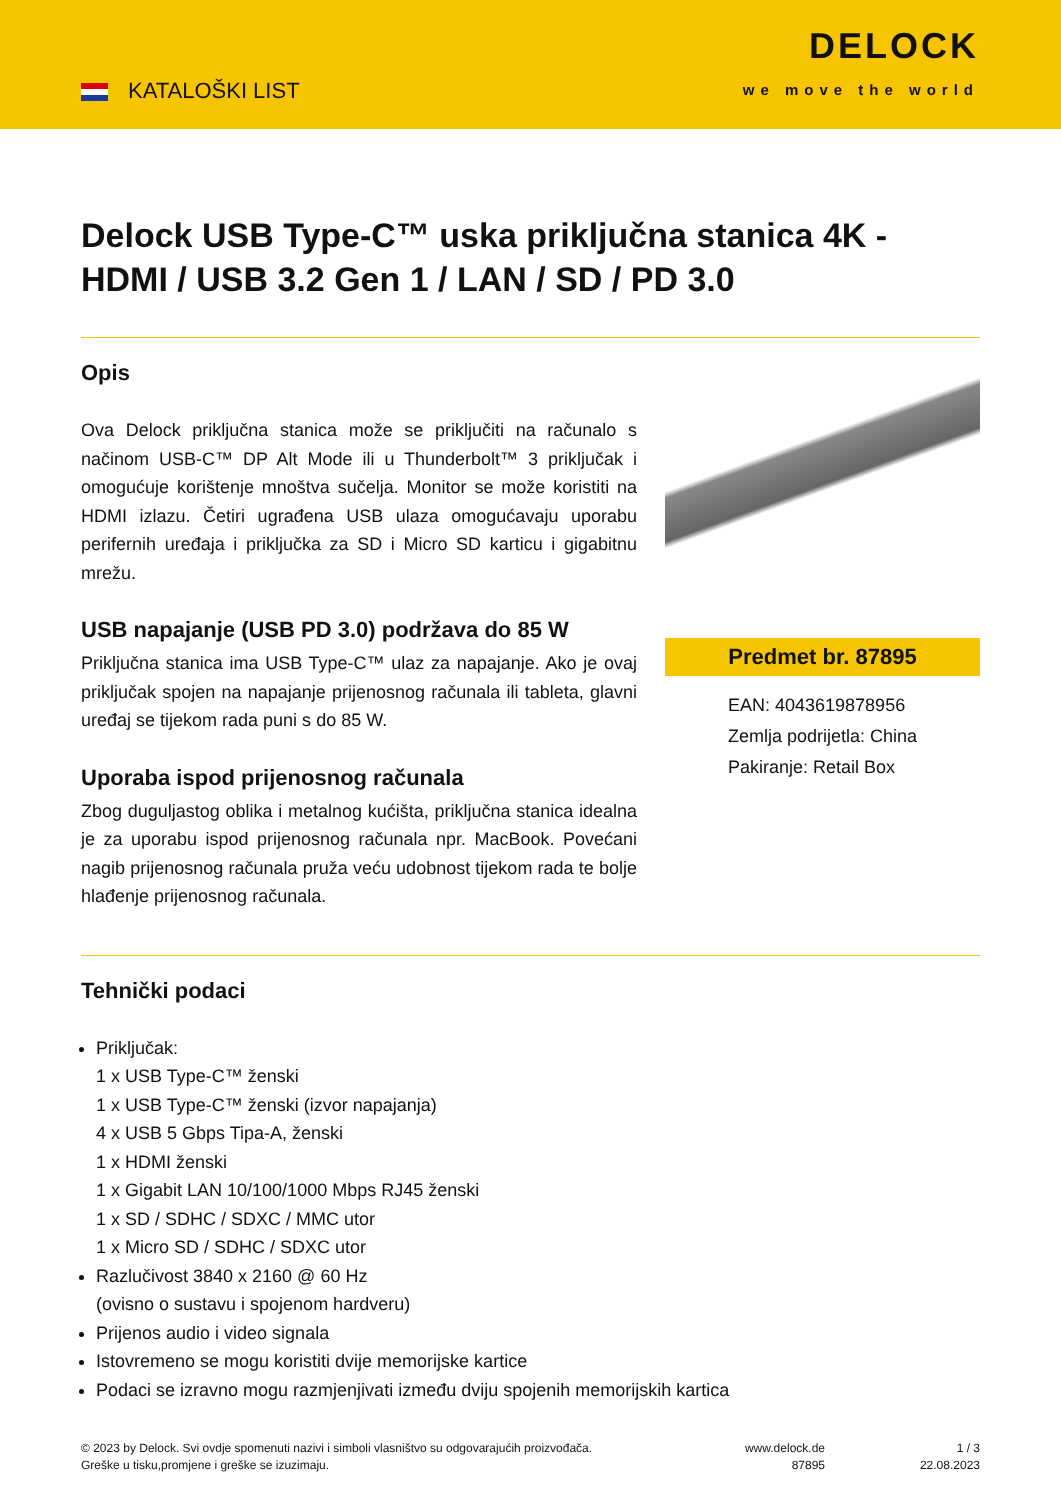KATALOŠKI LIST
DELOCK
we move the world
Delock USB Type-C™ uska priključna stanica 4K - HDMI / USB 3.2 Gen 1 / LAN / SD / PD 3.0
Opis
Ova Delock priključna stanica može se priključiti na računalo s načinom USB-C™ DP Alt Mode ili u Thunderbolt™ 3 priključak i omogućuje korištenje mnoštva sučelja. Monitor se može koristiti na HDMI izlazu. Četiri ugrađena USB ulaza omogućavaju uporabu perifernih uređaja i priključka za SD i Micro SD karticu i gigabitnu mrežu.
USB napajanje (USB PD 3.0) podržava do 85 W
Priključna stanica ima USB Type-C™ ulaz za napajanje. Ako je ovaj priključak spojen na napajanje prijenosnog računala ili tableta, glavni uređaj se tijekom rada puni s do 85 W.
Uporaba ispod prijenosnog računala
Zbog duguljastog oblika i metalnog kućišta, priključna stanica idealna je za uporabu ispod prijenosnog računala npr. MacBook. Povećani nagib prijenosnog računala pruža veću udobnost tijekom rada te bolje hlađenje prijenosnog računala.
Predmet br. 87895
EAN: 4043619878956
Zemlja podrijetla: China
Pakiranje: Retail Box
Tehnički podaci
Priključak:
1 x USB Type-C™ ženski
1 x USB Type-C™ ženski (izvor napajanja)
4 x USB 5 Gbps Tipa-A, ženski
1 x HDMI ženski
1 x Gigabit LAN 10/100/1000 Mbps RJ45 ženski
1 x SD / SDHC / SDXC / MMC utor
1 x Micro SD / SDHC / SDXC utor
Razlučivost 3840 x 2160 @ 60 Hz
(ovisno o sustavu i spojenom hardveru)
Prijenos audio i video signala
Istovremeno se mogu koristiti dvije memorijske kartice
Podaci se izravno mogu razmjenjivati između dviju spojenih memorijskih kartica
© 2023 by Delock. Svi ovdje spomenuti nazivi i simboli vlasništvo su odgovarajućih proizvođača.
Greške u tisku,promjene i greške se izuzimaju.
www.delock.de
87895
1 / 3
22.08.2023